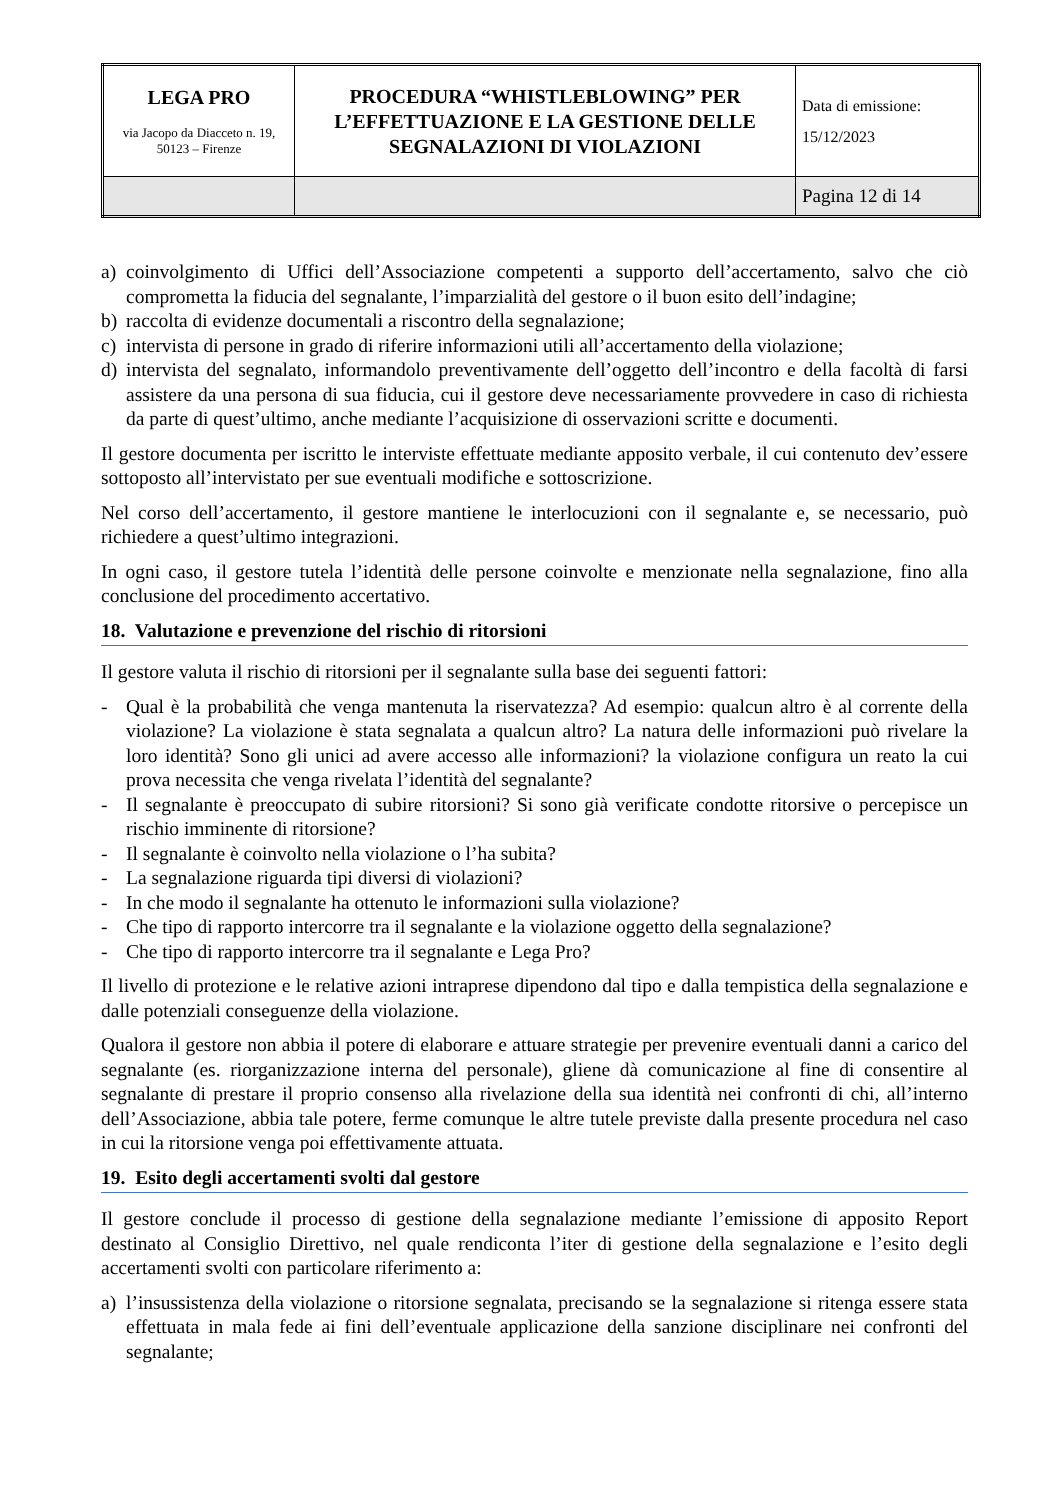| LEGA PRO via Jacopo da Diacceto n. 19, 50123 – Firenze | PROCEDURA “WHISTLEBLOWING” PER L’EFFETTUAZIONE E LA GESTIONE DELLE SEGNALAZIONI DI VIOLAZIONI | Data di emissione: 15/12/2023 |
| | | Pagina 12 di 14 |
a) coinvolgimento di Uffici dell’Associazione competenti a supporto dell’accertamento, salvo che ciò comprometta la fiducia del segnalante, l’imparzialità del gestore o il buon esito dell’indagine;
b) raccolta di evidenze documentali a riscontro della segnalazione;
c) intervista di persone in grado di riferire informazioni utili all’accertamento della violazione;
d) intervista del segnalato, informandolo preventivamente dell’oggetto dell’incontro e della facoltà di farsi assistere da una persona di sua fiducia, cui il gestore deve necessariamente provvedere in caso di richiesta da parte di quest’ultimo, anche mediante l’acquisizione di osservazioni scritte e documenti.
Il gestore documenta per iscritto le interviste effettuate mediante apposito verbale, il cui contenuto dev’essere sottoposto all’intervistato per sue eventuali modifiche e sottoscrizione.
Nel corso dell’accertamento, il gestore mantiene le interlocuzioni con il segnalante e, se necessario, può richiedere a quest’ultimo integrazioni.
In ogni caso, il gestore tutela l’identità delle persone coinvolte e menzionate nella segnalazione, fino alla conclusione del procedimento accertativo.
18. Valutazione e prevenzione del rischio di ritorsioni
Il gestore valuta il rischio di ritorsioni per il segnalante sulla base dei seguenti fattori:
- Qual è la probabilità che venga mantenuta la riservatezza? Ad esempio: qualcun altro è al corrente della violazione? La violazione è stata segnalata a qualcun altro? La natura delle informazioni può rivelare la loro identità? Sono gli unici ad avere accesso alle informazioni? la violazione configura un reato la cui prova necessita che venga rivelata l’identità del segnalante?
- Il segnalante è preoccupato di subire ritorsioni? Si sono già verificate condotte ritorsive o percepisce un rischio imminente di ritorsione?
- Il segnalante è coinvolto nella violazione o l’ha subita?
- La segnalazione riguarda tipi diversi di violazioni?
- In che modo il segnalante ha ottenuto le informazioni sulla violazione?
- Che tipo di rapporto intercorre tra il segnalante e la violazione oggetto della segnalazione?
- Che tipo di rapporto intercorre tra il segnalante e Lega Pro?
Il livello di protezione e le relative azioni intraprese dipendono dal tipo e dalla tempistica della segnalazione e dalle potenziali conseguenze della violazione.
Qualora il gestore non abbia il potere di elaborare e attuare strategie per prevenire eventuali danni a carico del segnalante (es. riorganizzazione interna del personale), gliene dà comunicazione al fine di consentire al segnalante di prestare il proprio consenso alla rivelazione della sua identità nei confronti di chi, all’interno dell’Associazione, abbia tale potere, ferme comunque le altre tutele previste dalla presente procedura nel caso in cui la ritorsione venga poi effettivamente attuata.
19. Esito degli accertamenti svolti dal gestore
Il gestore conclude il processo di gestione della segnalazione mediante l’emissione di apposito Report destinato al Consiglio Direttivo, nel quale rendiconta l’iter di gestione della segnalazione e l’esito degli accertamenti svolti con particolare riferimento a:
a) l’insussistenza della violazione o ritorsione segnalata, precisando se la segnalazione si ritenga essere stata effettuata in mala fede ai fini dell’eventuale applicazione della sanzione disciplinare nei confronti del segnalante;